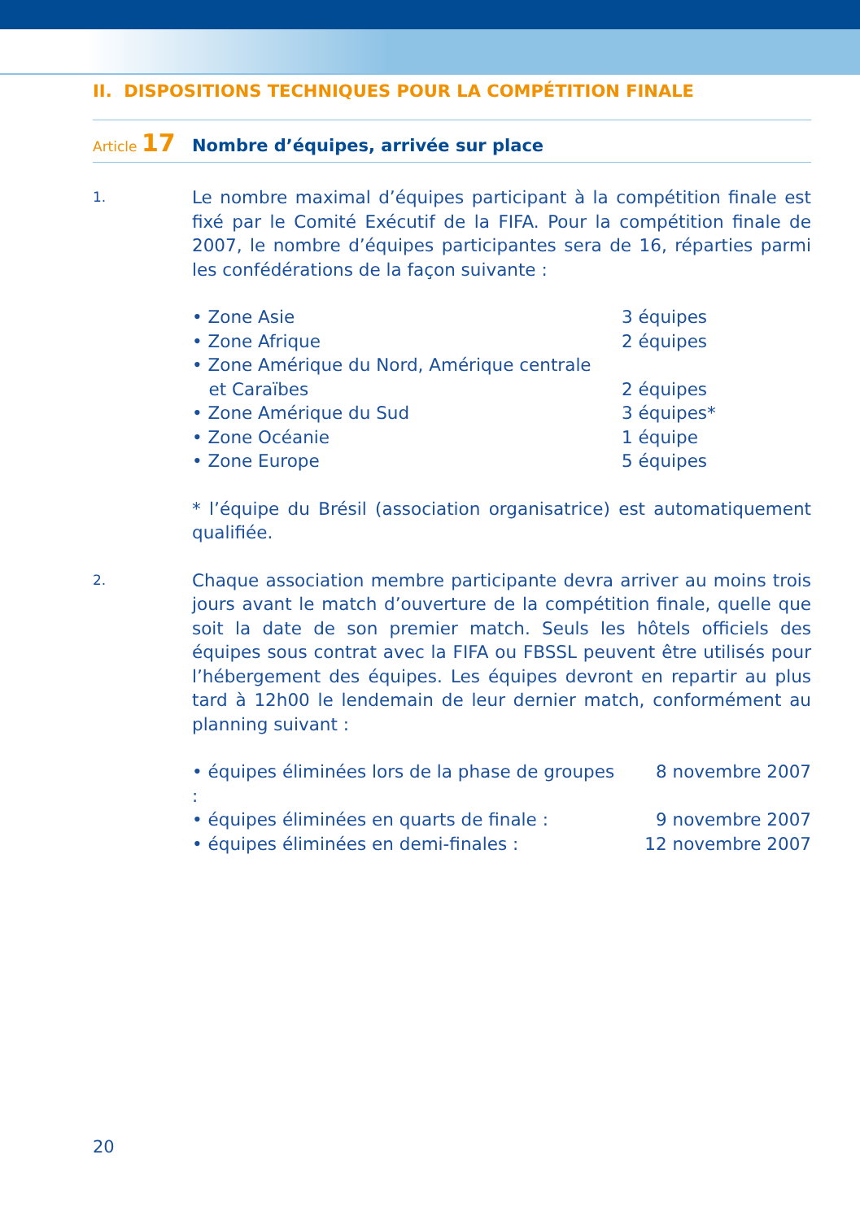II. DISPOSITIONS TECHNIQUES POUR LA COMPÉTITION FINALE
Article 17
Nombre d’équipes, arrivée sur place
1.
Le nombre maximal d’équipes participant à la compétition finale est fixé par le Comité Exécutif de la FIFA. Pour la compétition finale de 2007, le nombre d’équipes participantes sera de 16, réparties parmi les confédérations de la façon suivante :
• Zone Asie 3 équipes
• Zone Afrique 2 équipes
• Zone Amérique du Nord, Amérique centrale
et Caraïbes
2 équipes
• Zone Amérique du Sud 3 équipes*
• Zone Océanie 1 équipe
• Zone Europe 5 équipes
* l’équipe du Brésil (association organisatrice) est automatiquement qualifiée.
2.
Chaque association membre participante devra arriver au moins trois jours avant le match d’ouverture de la compétition finale, quelle que soit la date de son premier match. Seuls les hôtels officiels des équipes sous contrat avec la FIFA ou FBSSL peuvent être utilisés pour l’hébergement des équipes. Les équipes devront en repartir au plus tard à 12h00 le lendemain de leur dernier match, conformément au planning suivant :
• équipes éliminées lors de la phase de groupes :
8 novembre 2007
• équipes éliminées en quarts de finale :
9 novembre 2007
• équipes éliminées en demi-finales : 12 novembre 2007
20